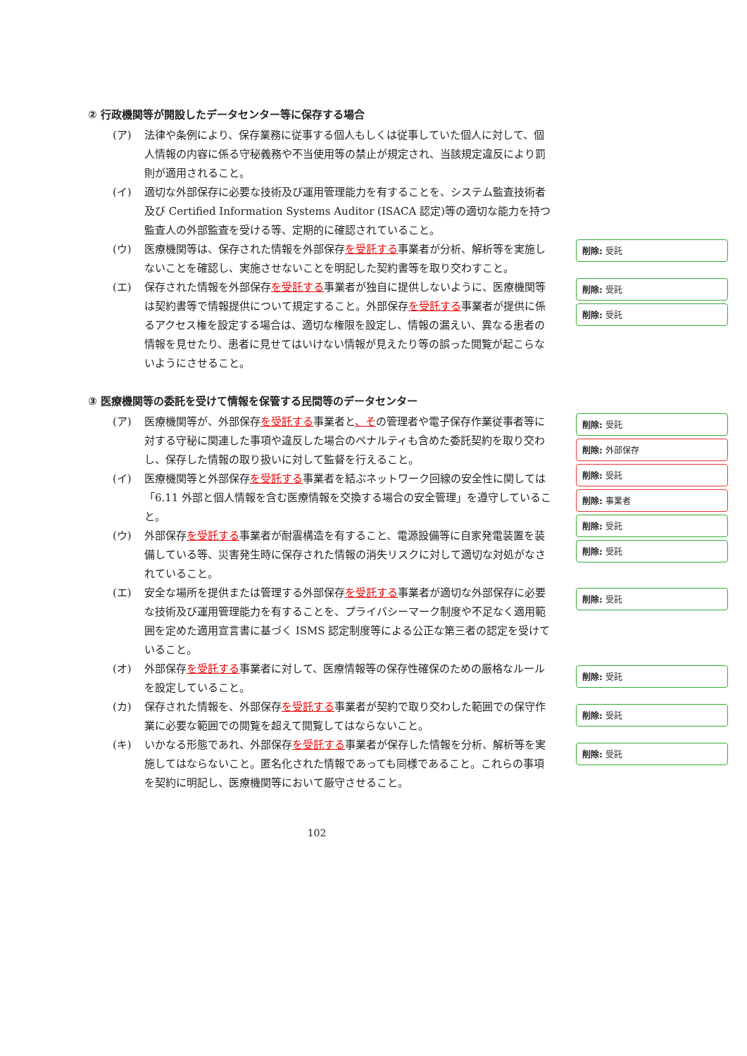② 行政機関等が開設したデータセンター等に保存する場合
(ア) 法律や条例により、保存業務に従事する個人もしくは従事していた個人に対して、個人情報の内容に係る守秘義務や不当使用等の禁止が規定され、当該規定違反により罰則が適用されること。
(イ) 適切な外部保存に必要な技術及び運用管理能力を有することを、システム監査技術者及び Certified Information Systems Auditor (ISACA 認定)等の適切な能力を持つ監査人の外部監査を受ける等、定期的に確認されていること。
(ウ) 医療機関等は、保存された情報を外部保存を受託する事業者が分析、解析等を実施しないことを確認し、実施させないことを明記した契約書等を取り交わすこと。
(エ) 保存された情報を外部保存を受託する事業者が独自に提供しないように、医療機関等は契約書等で情報提供について規定すること。外部保存を受託する事業者が提供に係るアクセス権を設定する場合は、適切な権限を設定し、情報の漏えい、異なる患者の情報を見せたり、患者に見せてはいけない情報が見えたり等の誤った閲覧が起こらないようにさせること。
③ 医療機関等の委託を受けて情報を保管する民間等のデータセンター
(ア) 医療機関等が、外部保存を受託する事業者と、その管理者や電子保存作業従事者等に対する守秘に関連した事項や違反した場合のペナルティも含めた委託契約を取り交わし、保存した情報の取り扱いに対して監督を行えること。
(イ) 医療機関等と外部保存を受託する事業者を結ぶネットワーク回線の安全性に関しては「6.11 外部と個人情報を含む医療情報を交換する場合の安全管理」を遵守していること。
(ウ) 外部保存を受託する事業者が耐震構造を有すること、電源設備等に自家発電装置を装備している等、災害発生時に保存された情報の消失リスクに対して適切な対処がなされていること。
(エ) 安全な場所を提供または管理する外部保存を受託する事業者が適切な外部保存に必要な技術及び運用管理能力を有することを、プライバシーマーク制度や不足なく適用範囲を定めた適用宣言書に基づく ISMS 認定制度等による公正な第三者の認定を受けていること。
(オ) 外部保存を受託する事業者に対して、医療情報等の保存性確保のための厳格なルールを設定していること。
(カ) 保存された情報を、外部保存を受託する事業者が契約で取り交わした範囲での保守作業に必要な範囲での閲覧を超えて閲覧してはならないこと。
(キ) いかなる形態であれ、外部保存を受託する事業者が保存した情報を分析、解析等を実施してはならないこと。匿名化された情報であっても同様であること。これらの事項を契約に明記し、医療機関等において厳守させること。
削除: 受託
削除: 受託
削除: 受託
削除: 受託
削除: 外部保存
削除: 受託
削除: 事業者
削除: 受託
削除: 受託
削除: 受託
削除: 受託
削除: 受託
削除: 受託
102